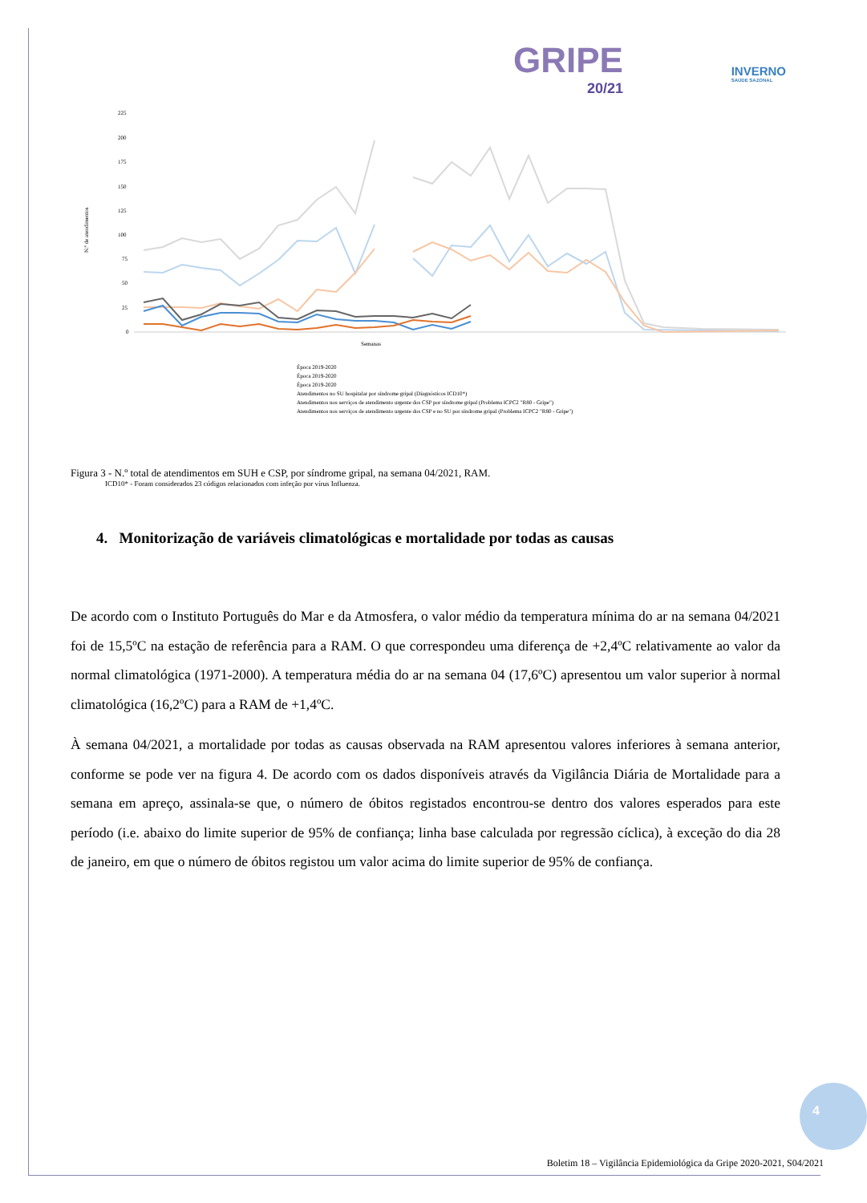GRIPE
20/21
INVERNO
SAÚDE SAZONAL
N.º de atendimentos
225
200
175
150
125
100
75
50
25
0
Semanas
Época 2019-2020
Época 2019-2020
Época 2019-2020
Atendimentos no SU hospitalar por síndrome gripal (Diagnósticos ICD10*)
Atendimentos nos serviços de atendimento urgente dos CSP por síndrome gripal (Problema ICPC2 "R80 - Gripe")
Atendimentos nos serviços de atendimento urgente dos CSP e no SU por síndrome gripal (Problema ICPC2 "R80 - Gripe")
Figura 3 - N.º total de atendimentos em SUH e CSP, por síndrome gripal, na semana 04/2021, RAM.
ICD10* - Foram considerados 23 códigos relacionados com infeção por vírus Influenza.
4. Monitorização de variáveis climatológicas e mortalidade por todas as causas
De acordo com o Instituto Português do Mar e da Atmosfera, o valor médio da temperatura mínima do ar na semana 04/2021 foi de 15,5ºC na estação de referência para a RAM. O que correspondeu uma diferença de +2,4ºC relativamente ao valor da normal climatológica (1971-2000). A temperatura média do ar na semana 04 (17,6ºC) apresentou um valor superior à normal climatológica (16,2ºC) para a RAM de +1,4ºC.
À semana 04/2021, a mortalidade por todas as causas observada na RAM apresentou valores inferiores à semana anterior, conforme se pode ver na figura 4. De acordo com os dados disponíveis através da Vigilância Diária de Mortalidade para a semana em apreço, assinala-se que, o número de óbitos registados encontrou-se dentro dos valores esperados para este período (i.e. abaixo do limite superior de 95% de confiança; linha base calculada por regressão cíclica), à exceção do dia 28 de janeiro, em que o número de óbitos registou um valor acima do limite superior de 95% de confiança.
4
Boletim 18 – Vigilância Epidemiológica da Gripe 2020-2021, S04/2021